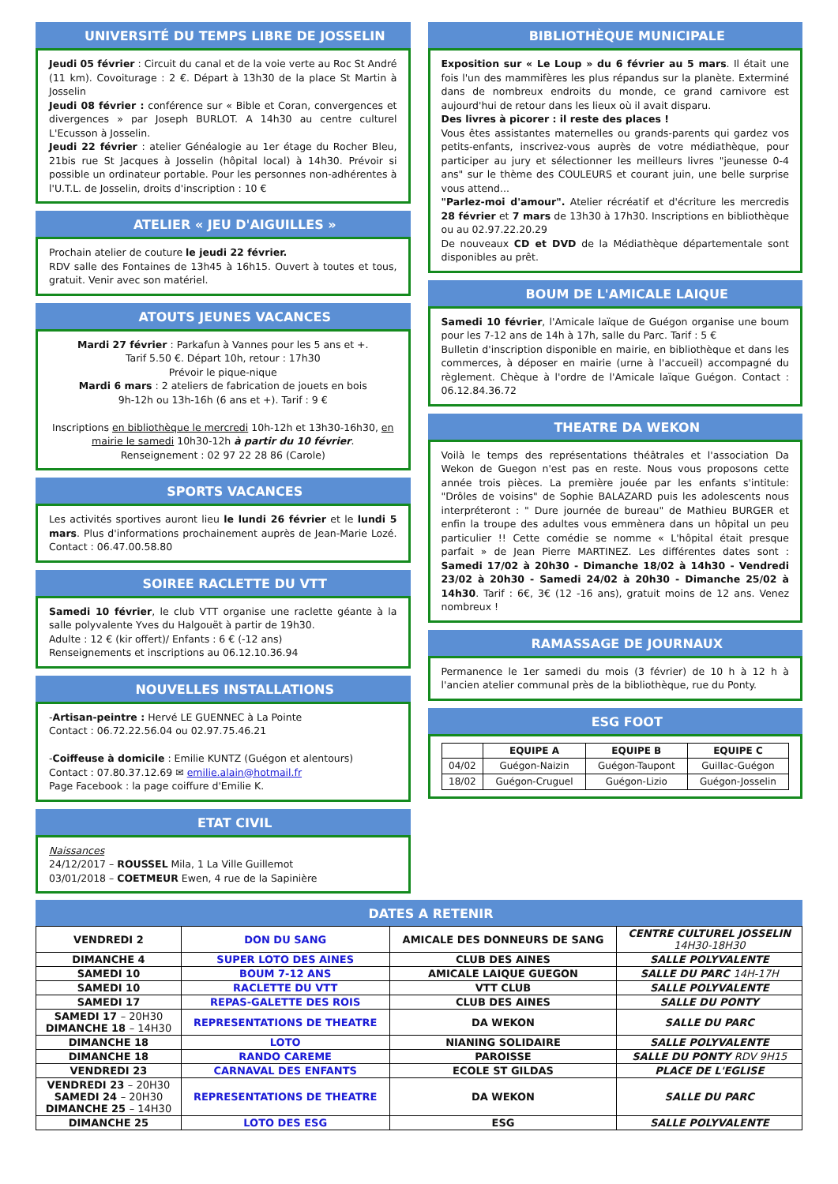UNIVERSITÉ DU TEMPS LIBRE DE JOSSELIN
Jeudi 05 février : Circuit du canal et de la voie verte au Roc St André (11 km). Covoiturage : 2 €. Départ à 13h30 de la place St Martin à Josselin
Jeudi 08 février : conférence sur « Bible et Coran, convergences et divergences » par Joseph BURLOT. A 14h30 au centre culturel L'Ecusson à Josselin.
Jeudi 22 février : atelier Généalogie au 1er étage du Rocher Bleu, 21bis rue St Jacques à Josselin (hôpital local) à 14h30. Prévoir si possible un ordinateur portable. Pour les personnes non-adhérentes à l'U.T.L. de Josselin, droits d'inscription : 10 €
ATELIER « JEU D'AIGUILLES »
Prochain atelier de couture le jeudi 22 février.
RDV salle des Fontaines de 13h45 à 16h15. Ouvert à toutes et tous, gratuit. Venir avec son matériel.
ATOUTS JEUNES VACANCES
Mardi 27 février : Parkafun à Vannes pour les 5 ans et +.
Tarif 5.50 €. Départ 10h, retour : 17h30
Prévoir le pique-nique
Mardi 6 mars : 2 ateliers de fabrication de jouets en bois
9h-12h ou 13h-16h (6 ans et +). Tarif : 9 €
Inscriptions en bibliothèque le mercredi 10h-12h et 13h30-16h30, en mairie le samedi 10h30-12h à partir du 10 février.
Renseignement : 02 97 22 28 86 (Carole)
SPORTS VACANCES
Les activités sportives auront lieu le lundi 26 février et le lundi 5 mars. Plus d'informations prochainement auprès de Jean-Marie Lozé. Contact : 06.47.00.58.80
SOIREE RACLETTE DU VTT
Samedi 10 février, le club VTT organise une raclette géante à la salle polyvalente Yves du Halgouët à partir de 19h30.
Adulte : 12 € (kir offert)/ Enfants : 6 € (-12 ans)
Renseignements et inscriptions au 06.12.10.36.94
NOUVELLES INSTALLATIONS
-Artisan-peintre : Hervé LE GUENNEC à La Pointe
Contact : 06.72.22.56.04 ou 02.97.75.46.21
-Coiffeuse à domicile : Emilie KUNTZ (Guégon et alentours)
Contact : 07.80.37.12.69 ✉ emilie.alain@hotmail.fr
Page Facebook : la page coiffure d'Emilie K.
ETAT CIVIL
Naissances
24/12/2017 – ROUSSEL Mila, 1 La Ville Guillemot
03/01/2018 – COETMEUR Ewen, 4 rue de la Sapinière
BIBLIOTHÈQUE MUNICIPALE
Exposition sur « Le Loup » du 6 février au 5 mars. Il était une fois l'un des mammifères les plus répandus sur la planète. Exterminé dans de nombreux endroits du monde, ce grand carnivore est aujourd'hui de retour dans les lieux où il avait disparu.
Des livres à picorer : il reste des places !
Vous êtes assistantes maternelles ou grands-parents qui gardez vos petits-enfants, inscrivez-vous auprès de votre médiathèque, pour participer au jury et sélectionner les meilleurs livres "jeunesse 0-4 ans" sur le thème des COULEURS et courant juin, une belle surprise vous attend...
"Parlez-moi d'amour". Atelier récréatif et d'écriture les mercredis 28 février et 7 mars de 13h30 à 17h30. Inscriptions en bibliothèque ou au 02.97.22.20.29
De nouveaux CD et DVD de la Médiathèque départementale sont disponibles au prêt.
BOUM DE L'AMICALE LAIQUE
Samedi 10 février, l'Amicale laïque de Guégon organise une boum pour les 7-12 ans de 14h à 17h, salle du Parc. Tarif : 5 €
Bulletin d'inscription disponible en mairie, en bibliothèque et dans les commerces, à déposer en mairie (urne à l'accueil) accompagné du règlement. Chèque à l'ordre de l'Amicale laïque Guégon. Contact : 06.12.84.36.72
THEATRE DA WEKON
Voilà le temps des représentations théâtrales et l'association Da Wekon de Guegon n'est pas en reste. Nous vous proposons cette année trois pièces. La première jouée par les enfants s'intitule: "Drôles de voisins" de Sophie BALAZARD puis les adolescents nous interpréteront : " Dure journée de bureau" de Mathieu BURGER et enfin la troupe des adultes vous emmènera dans un hôpital un peu particulier !! Cette comédie se nomme « L'hôpital était presque parfait » de Jean Pierre MARTINEZ. Les différentes dates sont : Samedi 17/02 à 20h30 - Dimanche 18/02 à 14h30 - Vendredi 23/02 à 20h30 - Samedi 24/02 à 20h30 - Dimanche 25/02 à 14h30. Tarif : 6€, 3€ (12 -16 ans), gratuit moins de 12 ans. Venez nombreux !
RAMASSAGE DE JOURNAUX
Permanence le 1er samedi du mois (3 février) de 10 h à 12 h à l'ancien atelier communal près de la bibliothèque, rue du Ponty.
ESG FOOT
| | EQUIPE A | EQUIPE B | EQUIPE C |
| --- | --- | --- | --- |
| 04/02 | Guégon-Naizin | Guégon-Taupont | Guillac-Guégon |
| 18/02 | Guégon-Cruguel | Guégon-Lizio | Guégon-Josselin |
DATES A RETENIR
| VENDREDI 2 | DON DU SANG | AMICALE DES DONNEURS DE SANG | CENTRE CULTUREL JOSSELIN 14H30-18H30 |
| DIMANCHE 4 | SUPER LOTO DES AINES | CLUB DES AINES | SALLE POLYVALENTE |
| SAMEDI 10 | BOUM 7-12 ANS | AMICALE LAIQUE GUEGON | SALLE DU PARC 14H-17H |
| SAMEDI 10 | RACLETTE DU VTT | VTT CLUB | SALLE POLYVALENTE |
| SAMEDI 17 | REPAS-GALETTE DES ROIS | CLUB DES AINES | SALLE DU PONTY |
| SAMEDI 17 – 20H30 DIMANCHE 18 – 14H30 | REPRESENTATIONS DE THEATRE | DA WEKON | SALLE DU PARC |
| DIMANCHE 18 | LOTO | NIANING SOLIDAIRE | SALLE POLYVALENTE |
| DIMANCHE 18 | RANDO CAREME | PAROISSE | SALLE DU PONTY RDV 9H15 |
| VENDREDI 23 | CARNAVAL DES ENFANTS | ECOLE ST GILDAS | PLACE DE L'EGLISE |
| VENDREDI 23 – 20H30 SAMEDI 24 – 20H30 DIMANCHE 25 – 14H30 | REPRESENTATIONS DE THEATRE | DA WEKON | SALLE DU PARC |
| DIMANCHE 25 | LOTO DES ESG | ESG | SALLE POLYVALENTE |